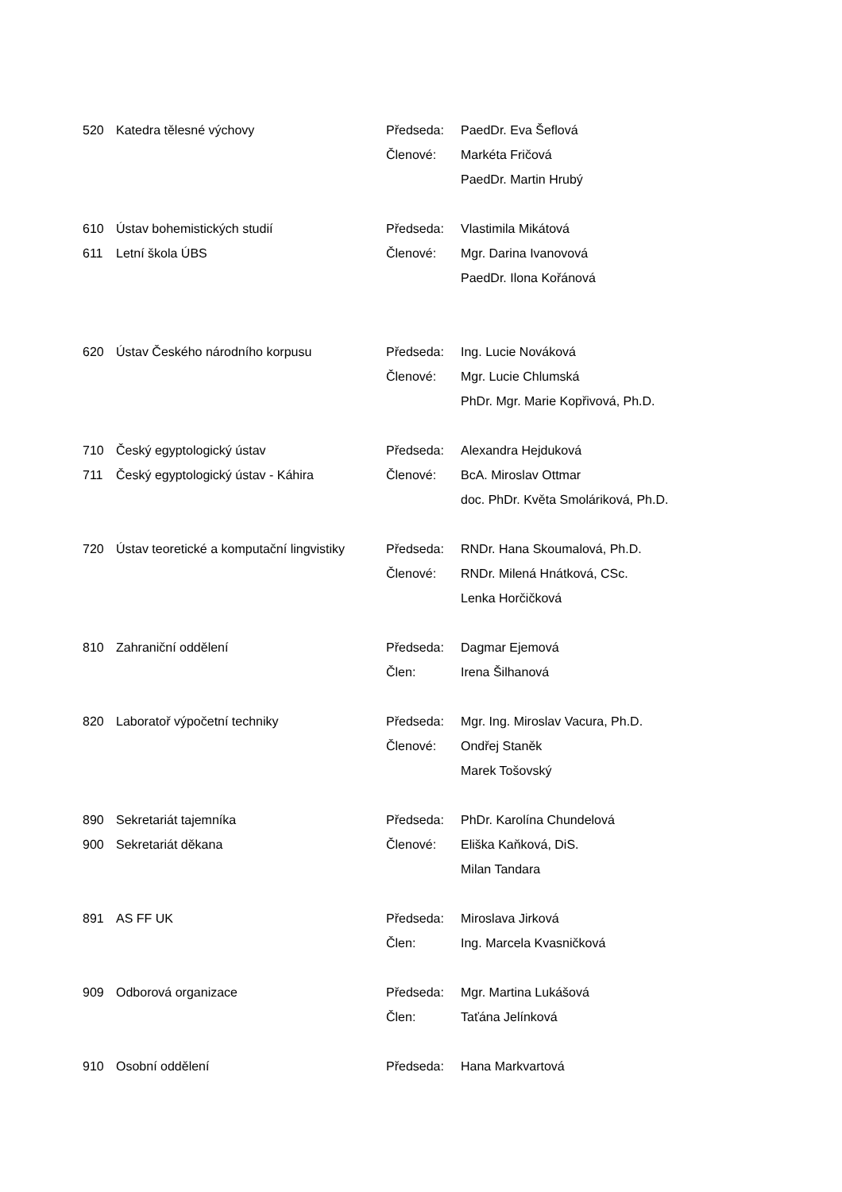| 520 | Katedra tělesné výchovy | Předseda: | PaedDr. Eva Šeflová |
| | | Členové: | Markéta Fričová |
| | | | PaedDr. Martin Hrubý |
| 610 | Ústav bohemistických studií | Předseda: | Vlastimila Mikátová |
| 611 | Letní škola ÚBS | Členové: | Mgr. Darina Ivanovová |
| | | | PaedDr. Ilona Kořánová |
| 620 | Ústav Českého národního korpusu | Předseda: | Ing. Lucie Nováková |
| | | Členové: | Mgr. Lucie Chlumská |
| | | | PhDr. Mgr. Marie Kopřivová, Ph.D. |
| 710 | Český egyptologický ústav | Předseda: | Alexandra Hejduková |
| 711 | Český egyptologický ústav - Káhira | Členové: | BcA. Miroslav Ottmar |
| | | | doc. PhDr. Květa Smoláriková, Ph.D. |
| 720 | Ústav teoretické a komputační lingvistiky | Předseda: | RNDr. Hana Skoumalová, Ph.D. |
| | | Členové: | RNDr. Milená Hnátková, CSc. |
| | | | Lenka Horčičková |
| 810 | Zahraniční oddělení | Předseda: | Dagmar Ejemová |
| | | Člen: | Irena Šilhanová |
| 820 | Laboratoř výpočetní techniky | Předseda: | Mgr. Ing. Miroslav Vacura, Ph.D. |
| | | Členové: | Ondřej Staněk |
| | | | Marek Tošovský |
| 890 | Sekretariát tajemníka | Předseda: | PhDr. Karolína Chundelová |
| 900 | Sekretariát děkana | Členové: | Eliška Kaňková, DiS. |
| | | | Milan Tandara |
| 891 | AS FF UK | Předseda: | Miroslava Jirková |
| | | Člen: | Ing. Marcela Kvasničková |
| 909 | Odborová organizace | Předseda: | Mgr. Martina Lukášová |
| | | Člen: | Taťána Jelínková |
| 910 | Osobní oddělení | Předseda: | Hana Markvartová |